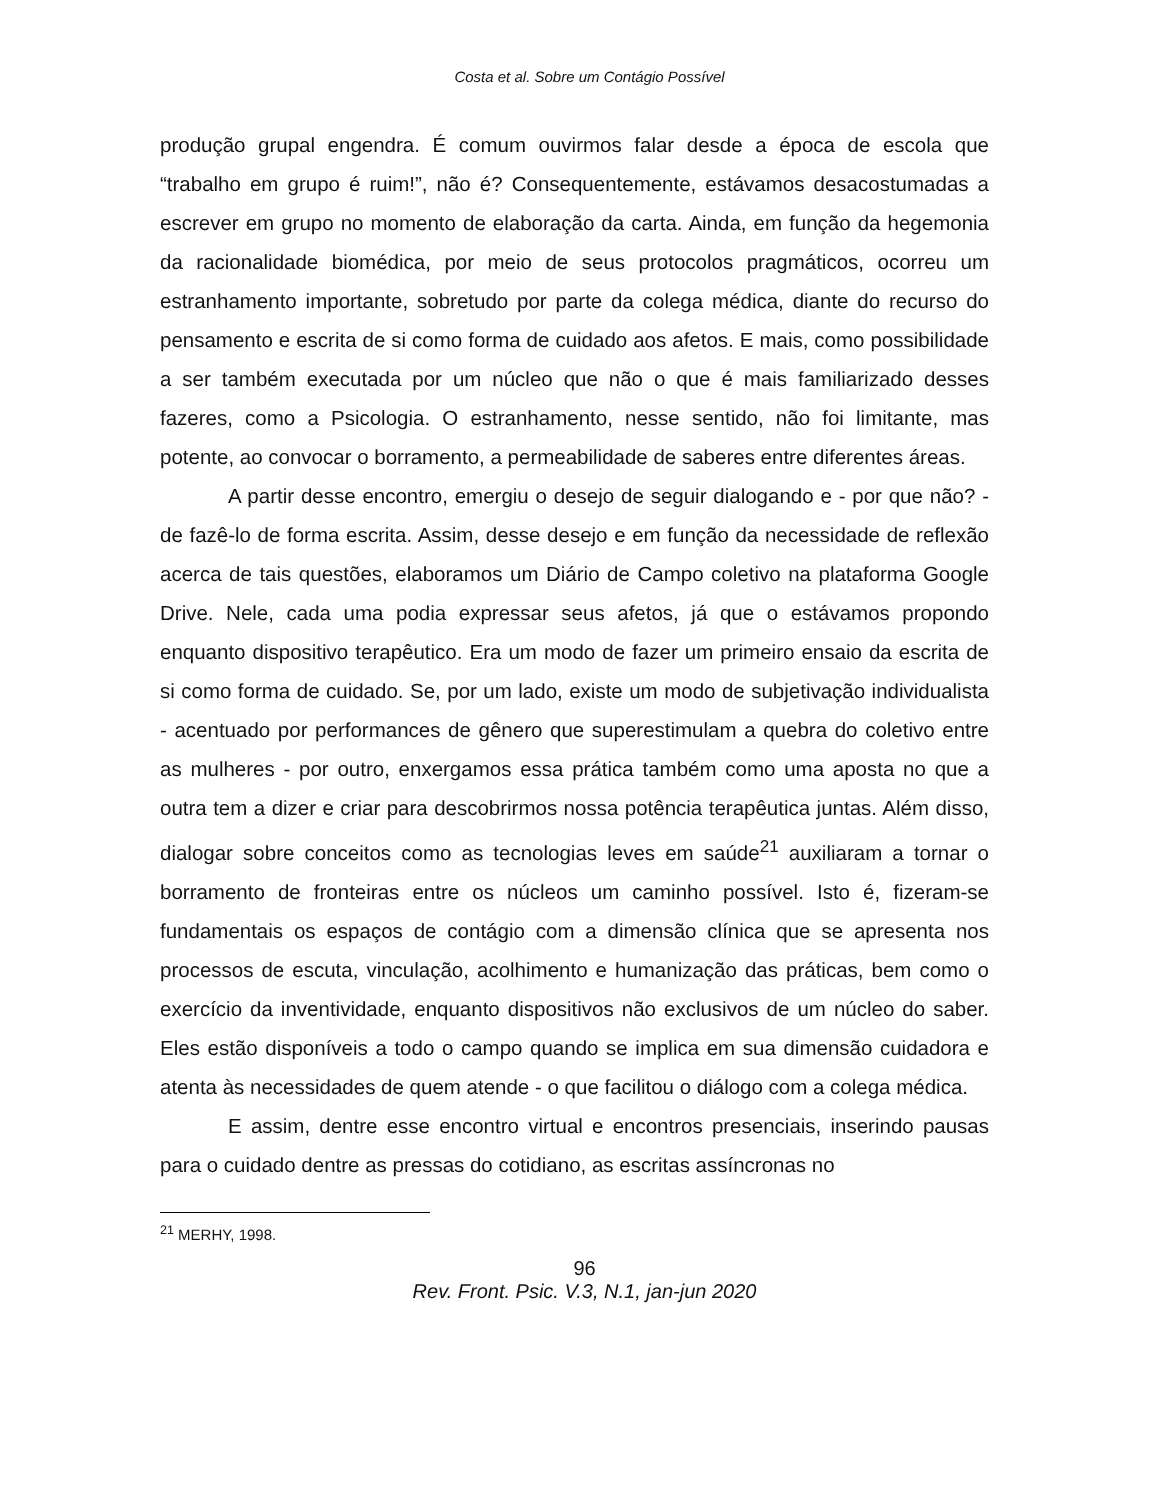Costa et al. Sobre um Contágio Possível
produção grupal engendra. É comum ouvirmos falar desde a época de escola que “trabalho em grupo é ruim!”, não é? Consequentemente, estávamos desacostumadas a escrever em grupo no momento de elaboração da carta. Ainda, em função da hegemonia da racionalidade biomédica, por meio de seus protocolos pragmáticos, ocorreu um estranhamento importante, sobretudo por parte da colega médica, diante do recurso do pensamento e escrita de si como forma de cuidado aos afetos. E mais, como possibilidade a ser também executada por um núcleo que não o que é mais familiarizado desses fazeres, como a Psicologia. O estranhamento, nesse sentido, não foi limitante, mas potente, ao convocar o borramento, a permeabilidade de saberes entre diferentes áreas.
A partir desse encontro, emergiu o desejo de seguir dialogando e - por que não? - de fazê-lo de forma escrita. Assim, desse desejo e em função da necessidade de reflexão acerca de tais questões, elaboramos um Diário de Campo coletivo na plataforma Google Drive. Nele, cada uma podia expressar seus afetos, já que o estávamos propondo enquanto dispositivo terapêutico. Era um modo de fazer um primeiro ensaio da escrita de si como forma de cuidado. Se, por um lado, existe um modo de subjetivação individualista - acentuado por performances de gênero que superestimulam a quebra do coletivo entre as mulheres - por outro, enxergamos essa prática também como uma aposta no que a outra tem a dizer e criar para descobrirmos nossa potência terapêutica juntas. Além disso, dialogar sobre conceitos como as tecnologias leves em saúde<sup>21</sup> auxiliaram a tornar o borramento de fronteiras entre os núcleos um caminho possível. Isto é, fizeram-se fundamentais os espaços de contágio com a dimensão clínica que se apresenta nos processos de escuta, vinculação, acolhimento e humanização das práticas, bem como o exercício da inventividade, enquanto dispositivos não exclusivos de um núcleo do saber. Eles estão disponíveis a todo o campo quando se implica em sua dimensão cuidadora e atenta às necessidades de quem atende - o que facilitou o diálogo com a colega médica.
E assim, dentre esse encontro virtual e encontros presenciais, inserindo pausas para o cuidado dentre as pressas do cotidiano, as escritas assíncronas no
<sup>21</sup> MERHY, 1998.
96
Rev. Front. Psic. V.3, N.1, jan-jun 2020